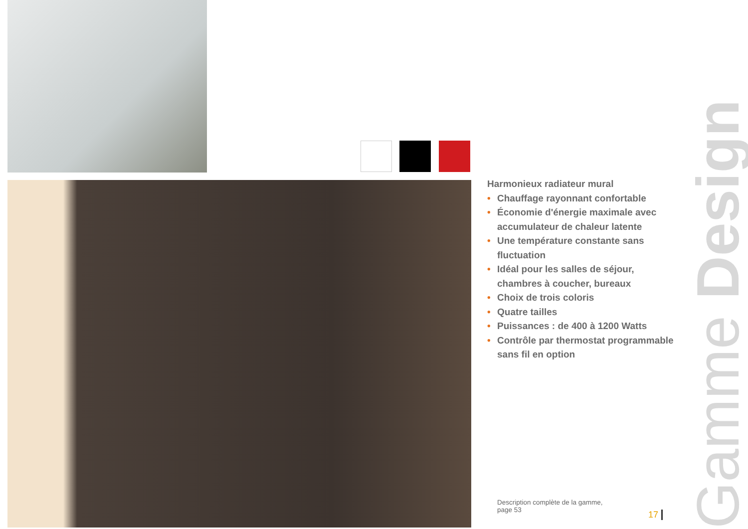Harmonieux radiateur mural
• Chauffage rayonnant confortable
• Économie d'énergie maximale avec accumulateur de chaleur latente
• Une température constante sans fluctuation
• Idéal pour les salles de séjour, chambres à coucher, bureaux
• Choix de trois coloris
• Quatre tailles
• Puissances : de 400 à 1200 Watts
• Contrôle par thermostat programmable sans fil en option
Description complète de la gamme,
page 53
17
Gamme Design